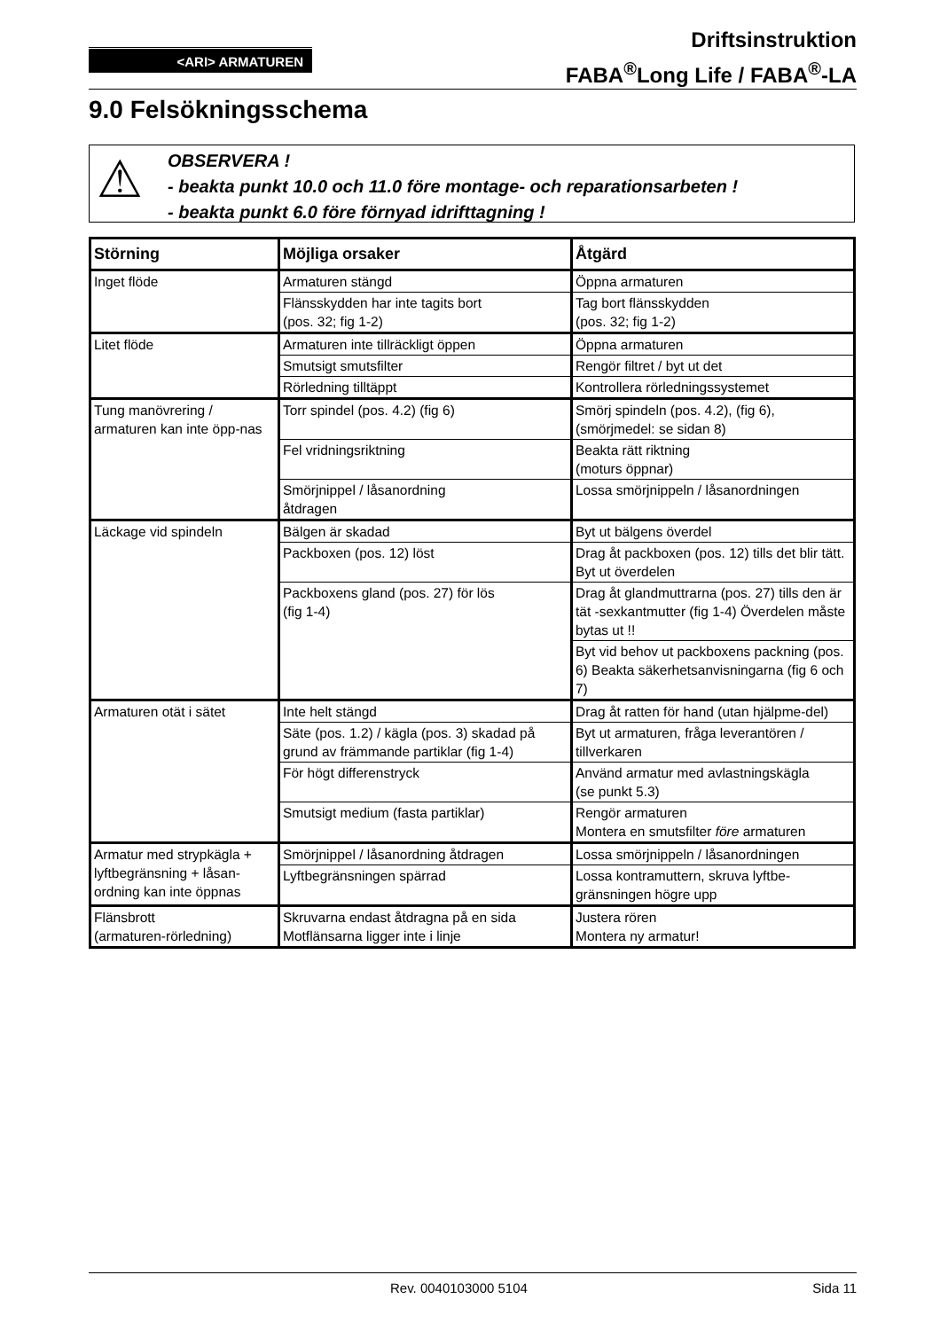<ARI> ARMATUREN
Driftsinstruktion
FABA<sup>®</sup>Long Life / FABA<sup>®</sup>-LA
9.0 Felsökningsschema
⚠ OBSERVERA !
- beakta punkt 10.0 och 11.0 före montage- och reparationsarbeten !
- beakta punkt 6.0 före förnyad idrifttagning !
| Störning | Möjliga orsaker | Åtgärd |
| --- | --- | --- |
| Inget flöde | Armaturen stängd | Öppna armaturen |
| | Flänsskydden har inte tagits bort (pos. 32; fig 1-2) | Tag bort flänsskydden (pos. 32; fig 1-2) |
| Litet flöde | Armaturen inte tillräckligt öppen | Öppna armaturen |
| | Smutsigt smutsfilter | Rengör filtret / byt ut det |
| | Rörledning tilltäppt | Kontrollera rörledningssystemet |
| Tung manövrering / armaturen kan inte öpp-nas | Torr spindel (pos. 4.2) (fig 6) | Smörj spindeln (pos. 4.2), (fig 6), (smörjmedel: se sidan 8) |
| | Fel vridningsriktning | Beakta rätt riktning (moturs öppnar) |
| | Smörjnippel / låsanordning åtdragen | Lossa smörjnippeln / låsanordningen |
| Läckage vid spindeln | Bälgen är skadad | Byt ut bälgens överdel |
| | Packboxen (pos. 12) löst | Drag åt packboxen (pos. 12) tills det blir tätt. Byt ut överdelen |
| | Packboxens gland (pos. 27) för lös (fig 1-4) | Drag åt glandmuttrarna (pos. 27) tills den är tät -sexkantmutter (fig 1-4) Överdelen måste bytas ut !! |
| | | Byt vid behov ut packboxens packning (pos. 6) Beakta säkerhetsanvisningarna (fig 6 och 7) |
| Armaturen otät i sätet | Inte helt stängd | Drag åt ratten för hand (utan hjälpme-del) |
| | Säte (pos. 1.2) / kägla (pos. 3) skadad på grund av främmande partiklar (fig 1-4) | Byt ut armaturen, fråga leverantören / tillverkaren |
| | För högt differenstryck | Använd armatur med avlastningskägla (se punkt 5.3) |
| | Smutsigt medium (fasta partiklar) | Rengör armaturen Montera en smutsfilter före armaturen |
| Armatur med strypkägla + lyftbegränsning + låsan-ordning kan inte öppnas | Smörjnippel / låsanordning åtdragen | Lossa smörjnippeln / låsanordningen |
| | Lyftbegränsningen spärrad | Lossa kontramuttern, skruva lyftbe-gränsningen högre upp |
| Flänsbrott (armaturen-rörledning) | Skruvarna endast åtdragna på en sida Motflänsarna ligger inte i linje | Justera rören Montera ny armatur! |
Rev. 0040103000 5104 Sida 11